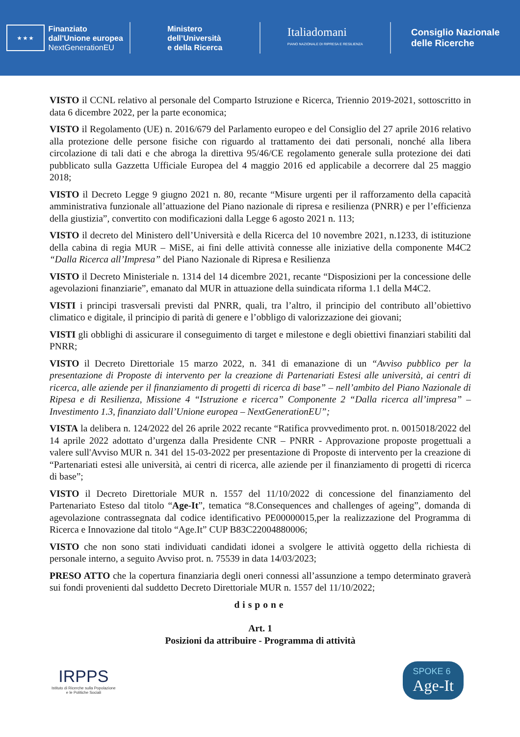★ ★ ★
Finanziato
dall'Unione europea
NextGenerationEU
Ministero
dell’Università
e della Ricerca
Italiadomani
PIANO NAZIONALE DI RIPRESA E RESILIENZA
Consiglio Nazionale
delle Ricerche
VISTO il CCNL relativo al personale del Comparto Istruzione e Ricerca, Triennio 2019-2021, sottoscritto in data 6 dicembre 2022, per la parte economica;
VISTO il Regolamento (UE) n. 2016/679 del Parlamento europeo e del Consiglio del 27 aprile 2016 relativo alla protezione delle persone fisiche con riguardo al trattamento dei dati personali, nonché alla libera circolazione di tali dati e che abroga la direttiva 95/46/CE regolamento generale sulla protezione dei dati pubblicato sulla Gazzetta Ufficiale Europea del 4 maggio 2016 ed applicabile a decorrere dal 25 maggio 2018;
VISTO il Decreto Legge 9 giugno 2021 n. 80, recante “Misure urgenti per il rafforzamento della capacità amministrativa funzionale all’attuazione del Piano nazionale di ripresa e resilienza (PNRR) e per l’efficienza della giustizia”, convertito con modificazioni dalla Legge 6 agosto 2021 n. 113;
VISTO il decreto del Ministero dell’Università e della Ricerca del 10 novembre 2021, n.1233, di istituzione della cabina di regia MUR – MiSE, ai fini delle attività connesse alle iniziative della componente M4C2 “Dalla Ricerca all’Impresa” del Piano Nazionale di Ripresa e Resilienza
VISTO il Decreto Ministeriale n. 1314 del 14 dicembre 2021, recante “Disposizioni per la concessione delle agevolazioni finanziarie”, emanato dal MUR in attuazione della suindicata riforma 1.1 della M4C2.
VISTI i principi trasversali previsti dal PNRR, quali, tra l’altro, il principio del contributo all’obiettivo climatico e digitale, il principio di parità di genere e l’obbligo di valorizzazione dei giovani;
VISTI gli obblighi di assicurare il conseguimento di target e milestone e degli obiettivi finanziari stabiliti dal PNRR;
VISTO il Decreto Direttoriale 15 marzo 2022, n. 341 di emanazione di un “Avviso pubblico per la presentazione di Proposte di intervento per la creazione di Partenariati Estesi alle università, ai centri di ricerca, alle aziende per il finanziamento di progetti di ricerca di base” – nell’ambito del Piano Nazionale di Ripesa e di Resilienza, Missione 4 “Istruzione e ricerca” Componente 2 “Dalla ricerca all’impresa” – Investimento 1.3, finanziato dall’Unione europea – NextGenerationEU”;
VISTA la delibera n. 124/2022 del 26 aprile 2022 recante “Ratifica provvedimento prot. n. 0015018/2022 del 14 aprile 2022 adottato d’urgenza dalla Presidente CNR – PNRR - Approvazione proposte progettuali a valere sull'Avviso MUR n. 341 del 15-03-2022 per presentazione di Proposte di intervento per la creazione di “Partenariati estesi alle università, ai centri di ricerca, alle aziende per il finanziamento di progetti di ricerca di base”;
VISTO il Decreto Direttoriale MUR n. 1557 del 11/10/2022 di concessione del finanziamento del Partenariato Esteso dal titolo “Age-It”, tematica “8.Consequences and challenges of ageing”, domanda di agevolazione contrassegnata dal codice identificativo PE00000015,per la realizzazione del Programma di Ricerca e Innovazione dal titolo “Age.It” CUP B83C22004880006;
VISTO che non sono stati individuati candidati idonei a svolgere le attività oggetto della richiesta di personale interno, a seguito Avviso prot. n. 75539 in data 14/03/2023;
PRESO ATTO che la copertura finanziaria degli oneri connessi all’assunzione a tempo determinato graverà sui fondi provenienti dal suddetto Decreto Direttoriale MUR n. 1557 del 11/10/2022;
dispone
Art. 1
Posizioni da attribuire - Programma di attività
IRPPS
Istituto di Ricerche sulla Popolazione
e le Politiche Sociali
SPOKE 6
Age-It